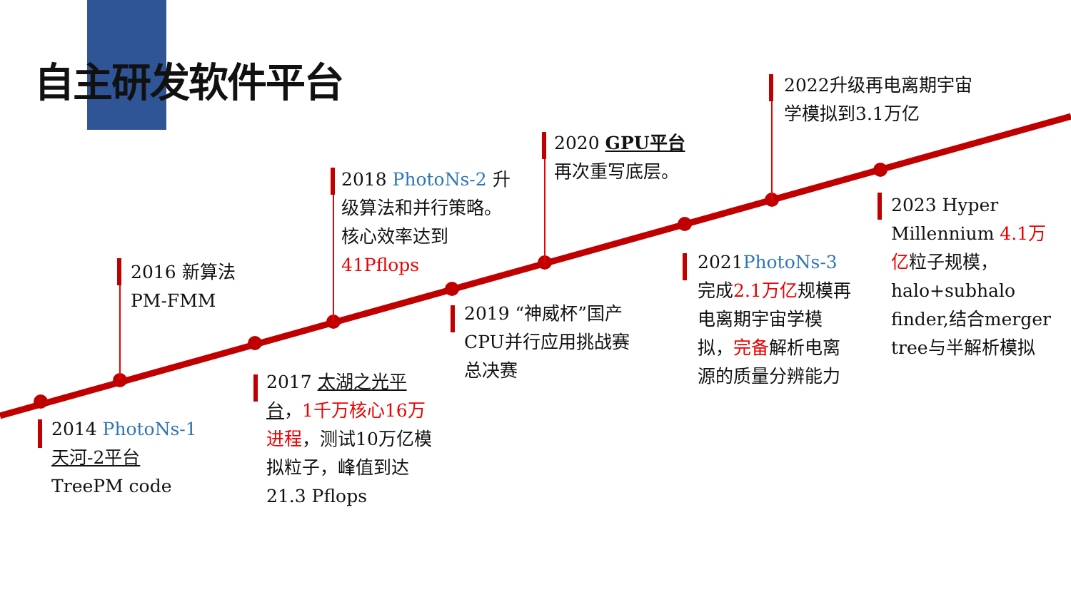自主研发软件平台
2014 PhotoNs-1
天河-2平台
TreePM code
2016 新算法
PM-FMM
2017 太湖之光平台，1千万核心16万进程，测试10万亿模拟粒子，峰值到达21.3 Pflops
2018 PhotoNs-2 升级算法和并行策略。核心效率达到41Pflops
2019 “神威杯”国产CPU并行应用挑战赛总决赛
2020 GPU平台
再次重写底层。
2021PhotoNs-3 完成2.1万亿规模再电离期宇宙学模拟，完备解析电离源的质量分辨能力
2022升级再电离期宇宙学模拟到3.1万亿
2023 Hyper Millennium 4.1万亿粒子规模，halo+subhalo finder,结合merger tree与半解析模拟